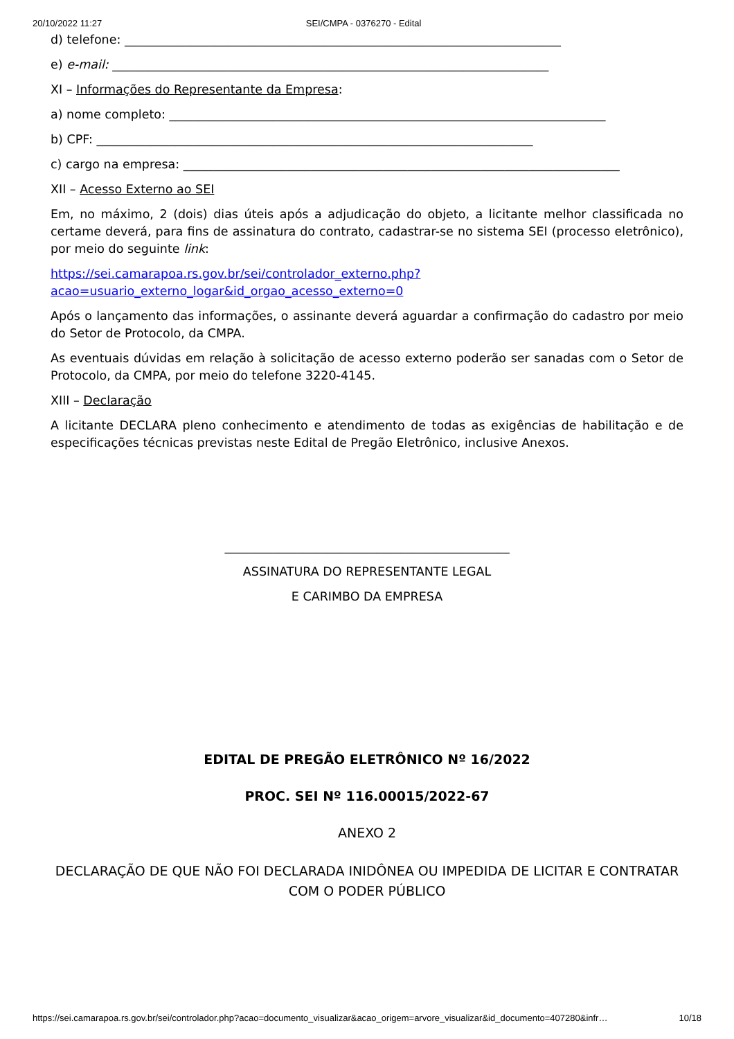20/10/2022 11:27 SEI/CMPA - 0376270 - Edital
d) telefone: ________________________________________________________________________
e) e-mail: ________________________________________________________________________
XI – Informações do Representante da Empresa:
a) nome completo: ________________________________________________________________________
b) CPF: ________________________________________________________________________
c) cargo na empresa: ________________________________________________________________________
XII – Acesso Externo ao SEI
Em, no máximo, 2 (dois) dias úteis após a adjudicação do objeto, a licitante melhor classificada no certame deverá, para fins de assinatura do contrato, cadastrar-se no sistema SEI (processo eletrônico), por meio do seguinte link:
https://sei.camarapoa.rs.gov.br/sei/controlador_externo.php?
acao=usuario_externo_logar&id_orgao_acesso_externo=0
Após o lançamento das informações, o assinante deverá aguardar a confirmação do cadastro por meio do Setor de Protocolo, da CMPA.
As eventuais dúvidas em relação à solicitação de acesso externo poderão ser sanadas com o Setor de Protocolo, da CMPA, por meio do telefone 3220-4145.
XIII – Declaração
A licitante DECLARA pleno conhecimento e atendimento de todas as exigências de habilitação e de especificações técnicas previstas neste Edital de Pregão Eletrônico, inclusive Anexos.
_______________________________________________
ASSINATURA DO REPRESENTANTE LEGAL
E CARIMBO DA EMPRESA
EDITAL DE PREGÃO ELETRÔNICO Nº 16/2022
PROC. SEI Nº 116.00015/2022-67
ANEXO 2
DECLARAÇÃO DE QUE NÃO FOI DECLARADA INIDÔNEA OU IMPEDIDA DE LICITAR E CONTRATAR COM O PODER PÚBLICO
https://sei.camarapoa.rs.gov.br/sei/controlador.php?acao=documento_visualizar&acao_origem=arvore_visualizar&id_documento=407280&infr… 10/18